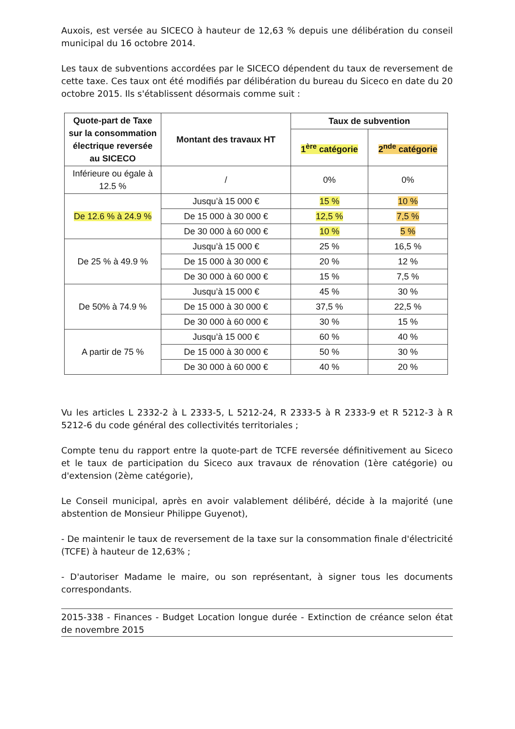Auxois, est versée au SICECO à hauteur de 12,63 % depuis une délibération du conseil municipal du 16 octobre 2014.
Les taux de subventions accordées par le SICECO dépendent du taux de reversement de cette taxe. Ces taux ont été modifiés par délibération du bureau du Siceco en date du 20 octobre 2015. Ils s'établissent désormais comme suit :
| Quote-part de Taxe sur la consommation électrique reversée au SICECO | Montant des travaux HT | Taux de subvention | |
| --- | --- | --- | --- |
| | | 1<sup>ère</sup> catégorie | 2<sup>nde</sup> catégorie |
| Inférieure ou égale à 12.5 % | / | 0% | 0% |
| De 12.6 % à 24.9 % | Jusqu’à 15 000 € | 15 % | 10 % |
| | De 15 000 à 30 000 € | 12,5 % | 7,5 % |
| | De 30 000 à 60 000 € | 10 % | 5 % |
| De 25 % à 49.9 % | Jusqu’à 15 000 € | 25 % | 16,5 % |
| | De 15 000 à 30 000 € | 20 % | 12 % |
| | De 30 000 à 60 000 € | 15 % | 7,5 % |
| De 50% à 74.9 % | Jusqu’à 15 000 € | 45 % | 30 % |
| | De 15 000 à 30 000 € | 37,5 % | 22,5 % |
| | De 30 000 à 60 000 € | 30 % | 15 % |
| A partir de 75 % | Jusqu’à 15 000 € | 60 % | 40 % |
| | De 15 000 à 30 000 € | 50 % | 30 % |
| | De 30 000 à 60 000 € | 40 % | 20 % |
Vu les articles L 2332-2 à L 2333-5, L 5212-24, R 2333-5 à R 2333-9 et R 5212-3 à R 5212-6 du code général des collectivités territoriales ;
Compte tenu du rapport entre la quote-part de TCFE reversée définitivement au Siceco et le taux de participation du Siceco aux travaux de rénovation (1ère catégorie) ou d'extension (2ème catégorie),
Le Conseil municipal, après en avoir valablement délibéré, décide à la majorité (une abstention de Monsieur Philippe Guyenot),
- De maintenir le taux de reversement de la taxe sur la consommation finale d'électricité (TCFE) à hauteur de 12,63% ;
- D'autoriser Madame le maire, ou son représentant, à signer tous les documents correspondants.
2015-338 - Finances - Budget Location longue durée - Extinction de créance selon état de novembre 2015